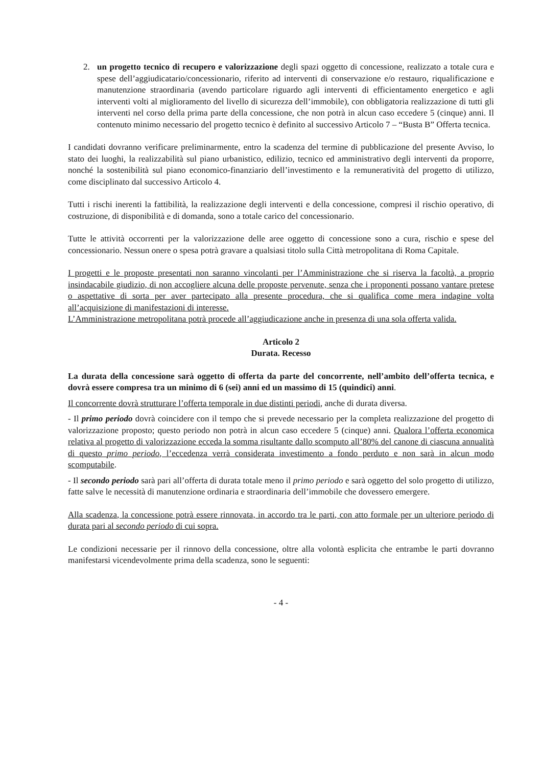2. un progetto tecnico di recupero e valorizzazione degli spazi oggetto di concessione, realizzato a totale cura e spese dell’aggiudicatario/concessionario, riferito ad interventi di conservazione e/o restauro, riqualificazione e manutenzione straordinaria (avendo particolare riguardo agli interventi di efficientamento energetico e agli interventi volti al miglioramento del livello di sicurezza dell’immobile), con obbligatoria realizzazione di tutti gli interventi nel corso della prima parte della concessione, che non potrà in alcun caso eccedere 5 (cinque) anni. Il contenuto minimo necessario del progetto tecnico è definito al successivo Articolo 7 – “Busta B” Offerta tecnica.
I candidati dovranno verificare preliminarmente, entro la scadenza del termine di pubblicazione del presente Avviso, lo stato dei luoghi, la realizzabilità sul piano urbanistico, edilizio, tecnico ed amministrativo degli interventi da proporre, nonché la sostenibilità sul piano economico-finanziario dell’investimento e la remuneratività del progetto di utilizzo, come disciplinato dal successivo Articolo 4.
Tutti i rischi inerenti la fattibilità, la realizzazione degli interventi e della concessione, compresi il rischio operativo, di costruzione, di disponibilità e di domanda, sono a totale carico del concessionario.
Tutte le attività occorrenti per la valorizzazione delle aree oggetto di concessione sono a cura, rischio e spese del concessionario. Nessun onere o spesa potrà gravare a qualsiasi titolo sulla Città metropolitana di Roma Capitale.
I progetti e le proposte presentati non saranno vincolanti per l’Amministrazione che si riserva la facoltà, a proprio insindacabile giudizio, di non accogliere alcuna delle proposte pervenute, senza che i proponenti possano vantare pretese o aspettative di sorta per aver partecipato alla presente procedura, che si qualifica come mera indagine volta all’acquisizione di manifestazioni di interesse.
L’Amministrazione metropolitana potrà procede all’aggiudicazione anche in presenza di una sola offerta valida.
Articolo 2
Durata. Recesso
La durata della concessione sarà oggetto di offerta da parte del concorrente, nell’ambito dell’offerta tecnica, e dovrà essere compresa tra un minimo di 6 (sei) anni ed un massimo di 15 (quindici) anni.
Il concorrente dovrà strutturare l’offerta temporale in due distinti periodi, anche di durata diversa.
- Il primo periodo dovrà coincidere con il tempo che si prevede necessario per la completa realizzazione del progetto di valorizzazione proposto; questo periodo non potrà in alcun caso eccedere 5 (cinque) anni. Qualora l’offerta economica relativa al progetto di valorizzazione ecceda la somma risultante dallo scomputo all’80% del canone di ciascuna annualità di questo primo periodo, l’eccedenza verrà considerata investimento a fondo perduto e non sarà in alcun modo scomputabile.
- Il secondo periodo sarà pari all’offerta di durata totale meno il primo periodo e sarà oggetto del solo progetto di utilizzo, fatte salve le necessità di manutenzione ordinaria e straordinaria dell’immobile che dovessero emergere.
Alla scadenza, la concessione potrà essere rinnovata, in accordo tra le parti, con atto formale per un ulteriore periodo di durata pari al secondo periodo di cui sopra.
Le condizioni necessarie per il rinnovo della concessione, oltre alla volontà esplicita che entrambe le parti dovranno manifestarsi vicendevolmente prima della scadenza, sono le seguenti:
- 4 -